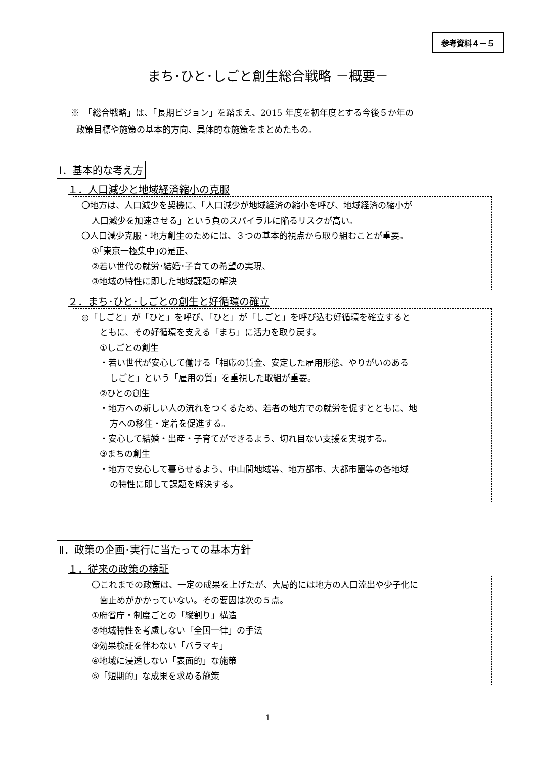参考資料４－５
まち･ひと･しごと創生総合戦略 －概要－
※　「総合戦略」は、「長期ビジョン」を踏まえ、2015 年度を初年度とする今後５か年の
政策目標や施策の基本的方向、具体的な施策をまとめたもの。
Ⅰ．基本的な考え方
１．人口減少と地域経済縮小の克服
〇地方は、人口減少を契機に、「人口減少が地域経済の縮小を呼び、地域経済の縮小が
人口減少を加速させる」という負のスパイラルに陥るリスクが高い。
〇人口減少克服・地方創生のためには、３つの基本的視点から取り組むことが重要。
①｢東京一極集中｣の是正、
②若い世代の就労･結婚･子育ての希望の実現、
③地域の特性に即した地域課題の解決
２．まち･ひと･しごとの創生と好循環の確立
◎「しごと」が「ひと」を呼び、「ひと」が「しごと」を呼び込む好循環を確立すると
ともに、その好循環を支える「まち」に活力を取り戻す。
①しごとの創生
・若い世代が安心して働ける「相応の賃金、安定した雇用形態、やりがいのある
しごと」という「雇用の質」を重視した取組が重要。
②ひとの創生
・地方への新しい人の流れをつくるため、若者の地方での就労を促すとともに、地
方への移住・定着を促進する。
・安心して結婚・出産・子育てができるよう、切れ目ない支援を実現する。
③まちの創生
・地方で安心して暮らせるよう、中山間地域等、地方都市、大都市圏等の各地域
の特性に即して課題を解決する。
Ⅱ．政策の企画･実行に当たっての基本方針
１．従来の政策の検証
〇これまでの政策は、一定の成果を上げたが、大局的には地方の人口流出や少子化に
歯止めがかかっていない。その要因は次の５点。
①府省庁・制度ごとの「縦割り」構造
②地域特性を考慮しない「全国一律」の手法
③効果検証を伴わない「バラマキ」
④地域に浸透しない「表面的」な施策
⑤「短期的」な成果を求める施策
1